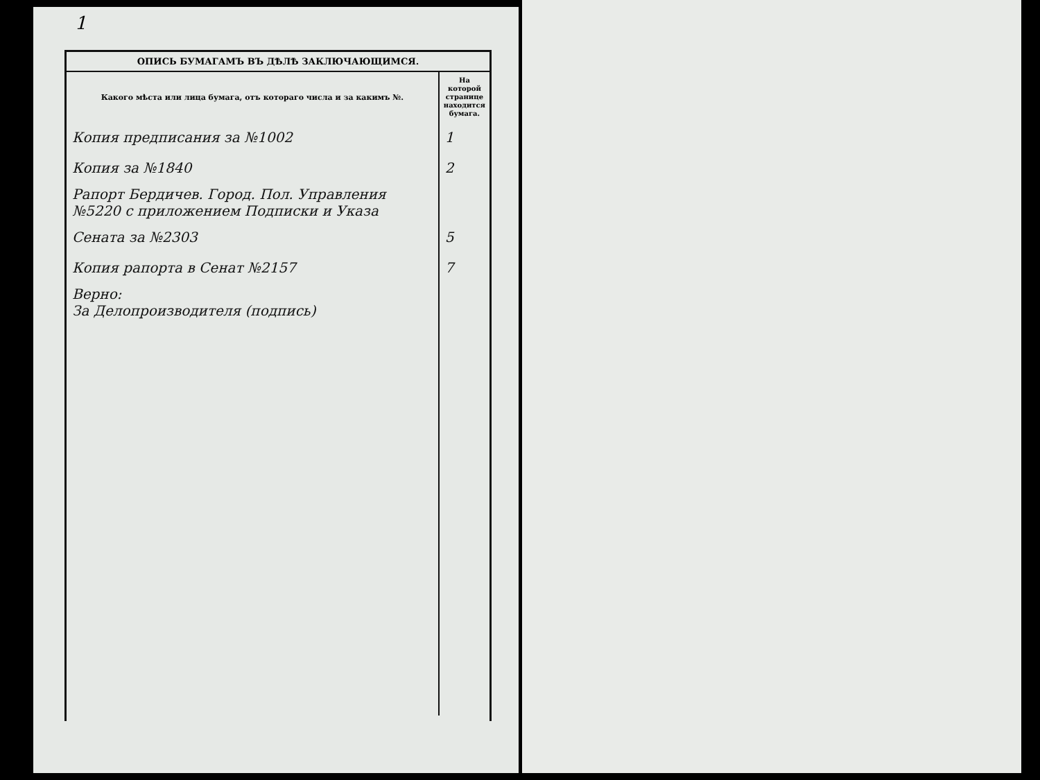1
ОПИСЬ БУМАГАМЪ ВЪ ДѢЛѢ ЗАКЛЮЧАЮЩИМСЯ.
| Какого мѣста или лица бумага, отъ котораго числа и за какимъ №. | На которой странице находится бумага. |
| --- | --- |
| Копия предписания за №1002 | 1 |
| Копия за №1840 | 2 |
| Рапорт Бердичев. Город. Пол. Управления №5220 с приложением Подписки и Указа | |
| Сената за №2303 | 5 |
| Копия рапорта в Сенат №2157 | 7 |
| Верно: За Делопроизводителя (подпись) | |